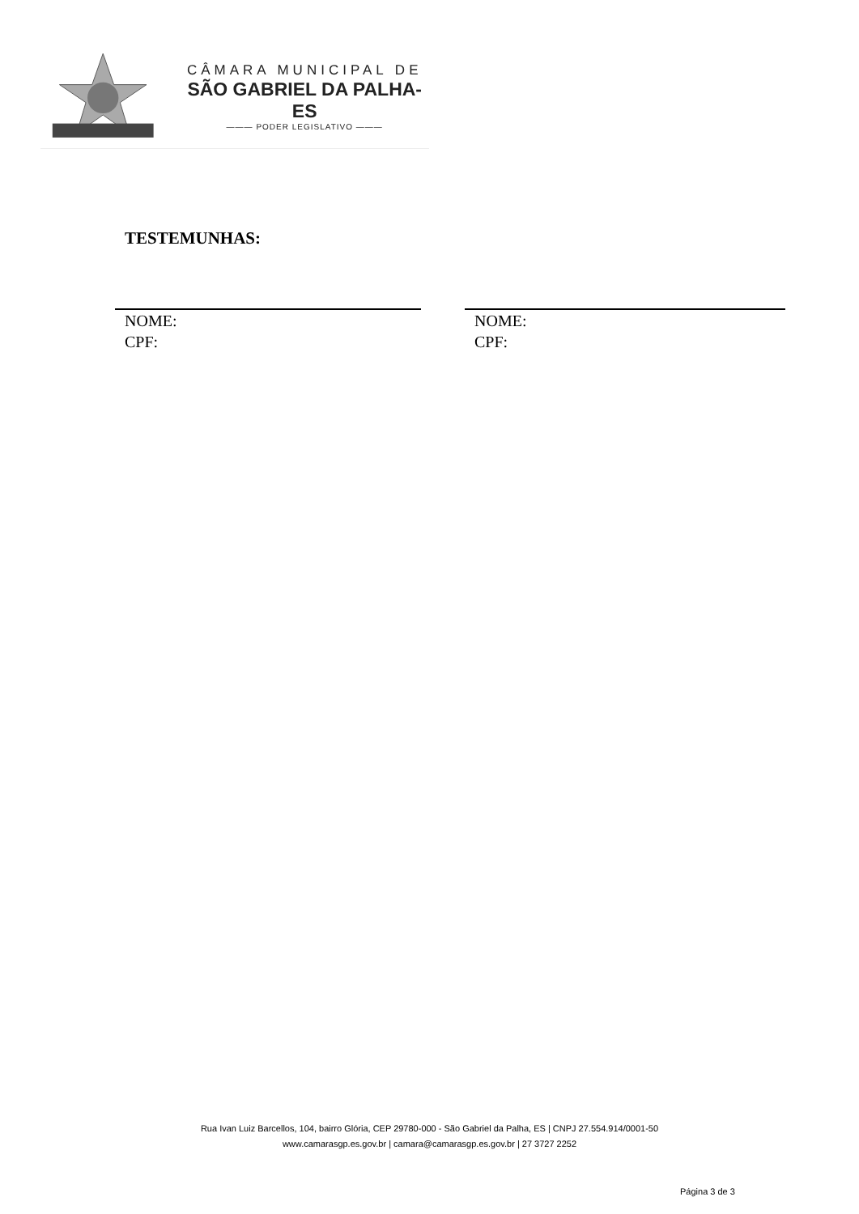CÂMARA MUNICIPAL DE
SÃO GABRIEL DA PALHA-ES
——— PODER LEGISLATIVO ———
TESTEMUNHAS:
NOME:
CPF:
NOME:
CPF:
Rua Ivan Luiz Barcellos, 104, bairro Glória, CEP 29780-000 - São Gabriel da Palha, ES | CNPJ 27.554.914/0001-50
www.camarasgp.es.gov.br | camara@camarasgp.es.gov.br | 27 3727 2252
Página 3 de 3